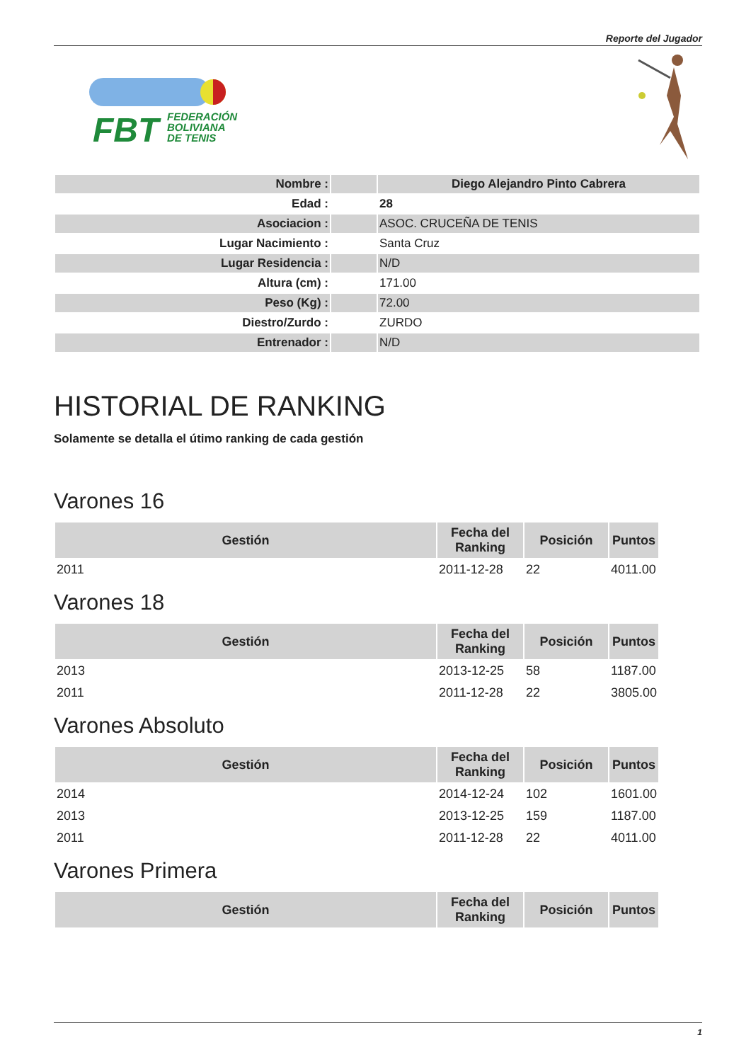Reporte del Jugador
FBT
FEDERACIÓN
BOLIVIANA
DE TENIS
| Nombre : | | Diego Alejandro Pinto Cabrera |
| Edad : | 28 | |
| Asociacion : | | ASOC. CRUCEÑA DE TENIS |
| Lugar Nacimiento : | | Santa Cruz |
| Lugar Residencia : | | N/D |
| Altura (cm) : | | 171.00 |
| Peso (Kg) : | | 72.00 |
| Diestro/Zurdo : | | ZURDO |
| Entrenador : | | N/D |
HISTORIAL DE RANKING
Solamente se detalla el útimo ranking de cada gestión
Varones 16
| Gestión | Fecha del Ranking | Posición | Puntos |
| --- | --- | --- | --- |
| 2011 | 2011-12-28 | 22 | 4011.00 |
Varones 18
| Gestión | Fecha del Ranking | Posición | Puntos |
| --- | --- | --- | --- |
| 2013 | 2013-12-25 | 58 | 1187.00 |
| 2011 | 2011-12-28 | 22 | 3805.00 |
Varones Absoluto
| Gestión | Fecha del Ranking | Posición | Puntos |
| --- | --- | --- | --- |
| 2014 | 2014-12-24 | 102 | 1601.00 |
| 2013 | 2013-12-25 | 159 | 1187.00 |
| 2011 | 2011-12-28 | 22 | 4011.00 |
Varones Primera
| Gestión | Fecha del Ranking | Posición | Puntos |
| --- | --- | --- | --- |
1